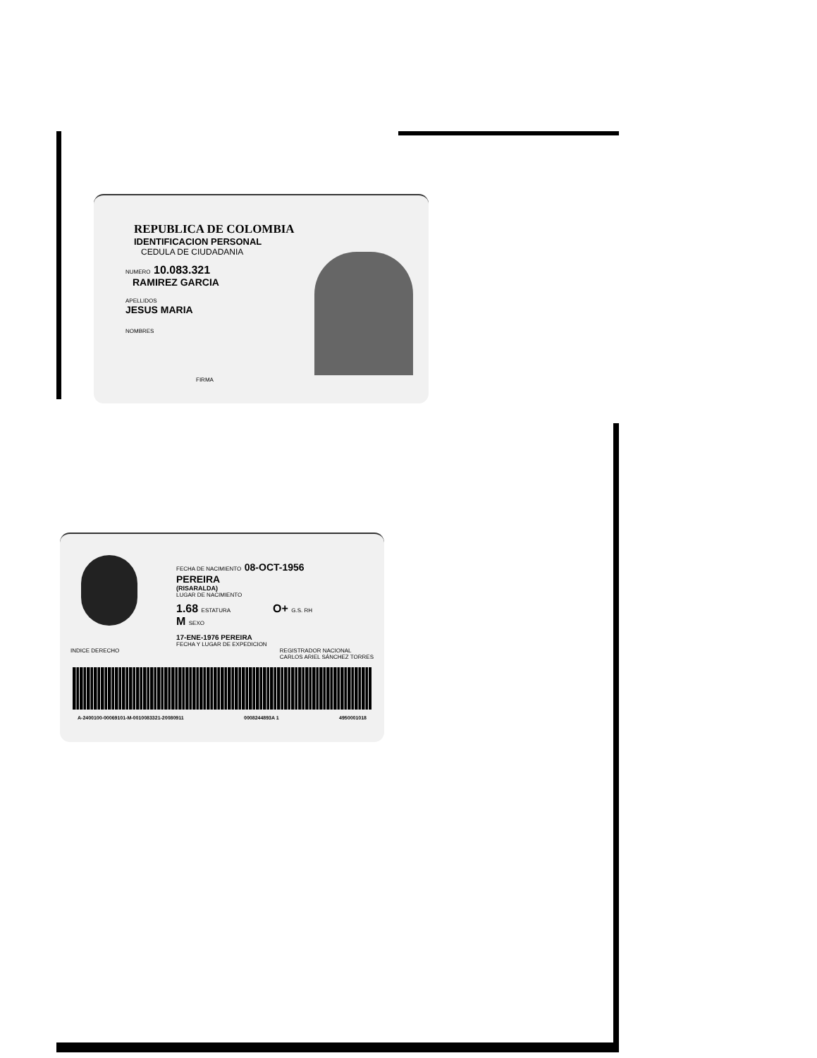REPUBLICA DE COLOMBIA
IDENTIFICACION PERSONAL
CEDULA DE CIUDADANIA
NUMERO 10.083.321
RAMIREZ GARCIA
APELLIDOS
JESUS MARIA
NOMBRES
FIRMA
FECHA DE NACIMIENTO 08-OCT-1956
PEREIRA
(RISARALDA)
LUGAR DE NACIMIENTO
1.68 ESTATURA O+ G.S. RH M SEXO
17-ENE-1976 PEREIRA
FECHA Y LUGAR DE EXPEDICION
INDICE DERECHO REGISTRADOR NACIONAL
CARLOS ARIEL SÁNCHEZ TORRES
A-2400100-00069101-M-0010083321-20080911 0008244893A 1 4950001018